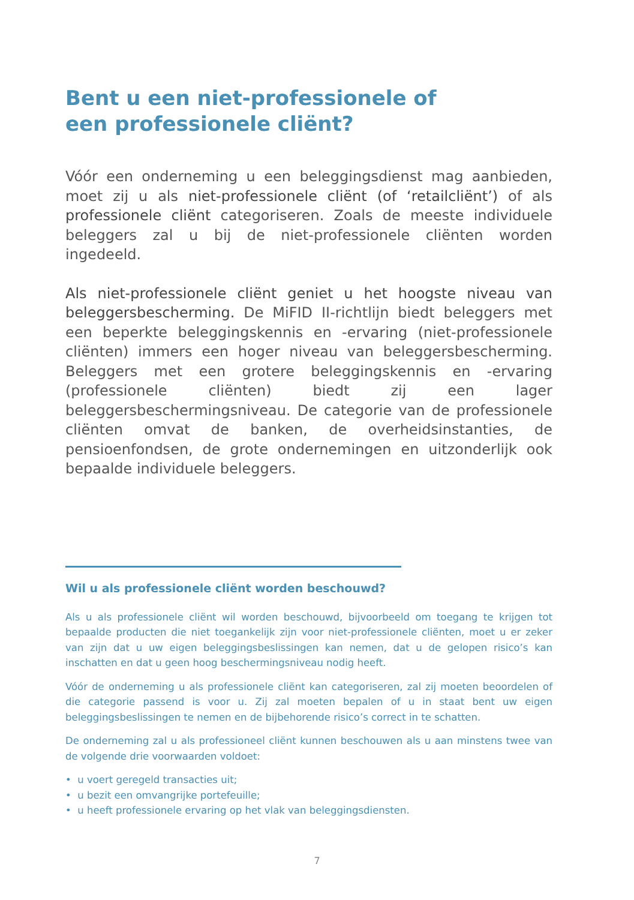Bent u een niet-professionele of
een professionele cliënt?
Vóór een onderneming u een beleggingsdienst mag aanbieden, moet zij u als niet-professionele cliënt (of ‘retailcliënt’) of als professionele cliënt categoriseren. Zoals de meeste individuele beleggers zal u bij de niet-professionele cliënten worden ingedeeld.
Als niet-professionele cliënt geniet u het hoogste niveau van beleggersbescherming. De MiFID II-richtlijn biedt beleggers met een beperkte beleggingskennis en -ervaring (niet-professionele cliënten) immers een hoger niveau van beleggersbescherming. Beleggers met een grotere beleggingskennis en -ervaring (professionele cliënten) biedt zij een lager beleggersbeschermingsniveau. De categorie van de professionele cliënten omvat de banken, de overheidsinstanties, de pensioenfondsen, de grote ondernemingen en uitzonderlijk ook bepaalde individuele beleggers.
Wil u als professionele cliënt worden beschouwd?
Als u als professionele cliënt wil worden beschouwd, bijvoorbeeld om toegang te krijgen tot bepaalde producten die niet toegankelijk zijn voor niet-professionele cliënten, moet u er zeker van zijn dat u uw eigen beleggingsbeslissingen kan nemen, dat u de gelopen risico’s kan inschatten en dat u geen hoog beschermingsniveau nodig heeft.
Vóór de onderneming u als professionele cliënt kan categoriseren, zal zij moeten beoordelen of die categorie passend is voor u. Zij zal moeten bepalen of u in staat bent uw eigen beleggingsbeslissingen te nemen en de bijbehorende risico’s correct in te schatten.
De onderneming zal u als professioneel cliënt kunnen beschouwen als u aan minstens twee van de volgende drie voorwaarden voldoet:
• u voert geregeld transacties uit;
• u bezit een omvangrijke portefeuille;
• u heeft professionele ervaring op het vlak van beleggingsdiensten.
7